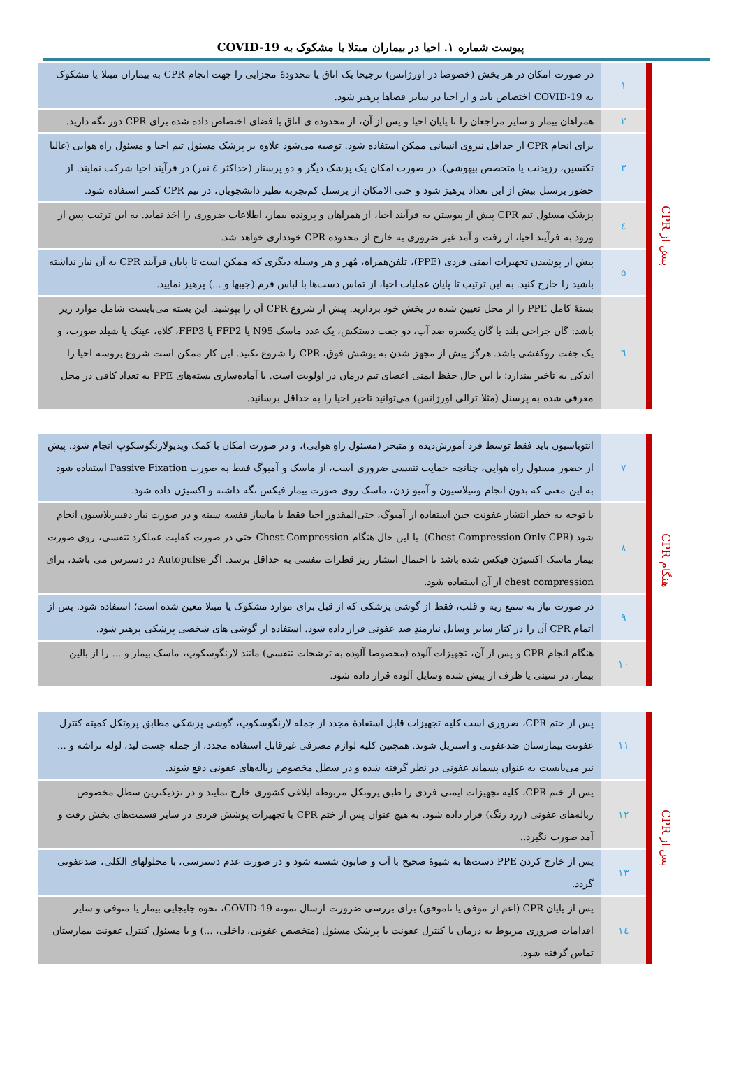پیوست شماره ۱. احیا در بیماران مبتلا یا مشکوک به COVID-19
| پیش از CPR | | ۱ | در صورت امکان در هر بخش (خصوصا در اورژانس) ترجیحا یک اتاق یا محدودهٔ مجزایی را جهت انجام CPR به بیماران مبتلا یا مشکوک به COVID-19 اختصاص یابد و از احیا در سایر فضاها پرهیز شود. |
| | | ۲ | همراهان بیمار و سایر مراجعان را تا پایان احیا و پس از آن، از محدوده ی اتاق یا فضای اختصاص داده شده برای CPR دور نگه دارید. |
| | | ۳ | برای انجام CPR از حداقل نیروی انسانی ممکن استفاده شود. توصیه می‌شود علاوه بر پزشک مسئول تیم احیا و مسئول راه هوایی (غالبا تکنسین، رزیدنت یا متخصص بیهوشی)، در صورت امکان یک پزشک دیگر و دو پرستار (حداکثر ٤ نفر) در فرآیند احیا شرکت نمایند. از حضور پرسنل بیش از این تعداد پرهیز شود و حتی الامکان از پرسنل کم‌تجربه نظیر دانشجویان، در تیم CPR کمتر استفاده شود. |
| | | ٤ | پزشک مسئول تیم CPR پیش از پیوستن به فرآیند احیا، از همراهان و پرونده بیمار، اطلاعات ضروری را اخذ نماید. به این ترتیب پس از ورود به فرآیند احیا، از رفت و آمد غیر ضروری به خارج از محدوده CPR خودداری خواهد شد. |
| | | ۵ | پیش از پوشیدن تجهیزات ایمنی فردی (PPE)، تلفن‌همراه، مُهر و هر وسیله دیگری که ممکن است تا پایان فرآیند CPR به آن نیاز نداشته باشید را خارج کنید. به این ترتیب تا پایان عملیات احیا، از تماس دست‌ها با لباس فرم (جیبها و ...) پرهیز نمایید. |
| | | ٦ | بستهٔ کامل PPE را از محل تعیین شده در بخش خود بردارید. پیش از شروع CPR آن را بپوشید. این بسته می‌بایست شامل موارد زیر باشد: گان جراحی بلند یا گان یکسره ضد آب، دو جفت دستکش، یک عدد ماسک N95 یا FFP2 یا FFP3، کلاه، عینک یا شیلد صورت، و یک جفت روکفشی باشد. هرگز پیش از مجهز شدن به پوشش فوق، CPR را شروع نکنید. این کار ممکن است شروع پروسه احیا را اندکی به تاخیر بیندازد؛ با این حال حفظ ایمنی اعضای تیم درمان در اولویت است. با آماده‌سازی بسته‌های PPE به تعداد کافی در محل معرفی شده به پرسنل (مثلا ترالی اورژانس) می‌توانید تاخیر احیا را به حداقل برسانید. |
| هنگام CPR | | ۷ | انتوباسیون باید فقط توسط فرد آموزش‌دیده و متبحر (مسئول راهِ هوایی)، و در صورت امکان با کمک ویدیولارنگوسکوپ انجام شود. پیش از حضور مسئول راه هوایی، چنانچه حمایت تنفسی ضروری است، از ماسک و آمبوگ فقط به صورت Passive Fixation استفاده شود به این معنی که بدون انجام ونتیلاسیون و آمبو زدن، ماسک روی صورت بیمار فیکس نگه داشته و اکسیژن داده شود. |
| | | ۸ | با توجه به خطر انتشار عفونت حین استفاده از آمبوگ، حتی‌المقدور احیا فقط با ماساژ قفسه سینه و در صورت نیاز دفیبریلاسیون انجام شود (Chest Compression Only CPR). با این حال هنگام Chest Compression حتی در صورت کفایت عملکرد تنفسی، روی صورت بیمار ماسک اکسیژن فیکس شده باشد تا احتمال انتشار ریز قطرات تنفسی به حداقل برسد. اگر Autopulse در دسترس می باشد، برای chest compression از آن استفاده شود. |
| | | ۹ | در صورت نیاز به سمع ریه و قلب، فقط از گوشی پزشکی که از قبل برای موارد مشکوک یا مبتلا معین شده است؛ استفاده شود. پس از اتمام CPR آن را در کنار سایر وسایل نیازمندِ ضد عفونی قرار داده شود. استفاده از گوشی های شخصی پزشکی پرهیز شود. |
| | | ۱۰ | هنگام انجام CPR و پس از آن، تجهیزات آلوده (مخصوصا آلوده به ترشحات تنفسی) مانند لارنگوسکوپ، ماسک بیمار و ... را از بالین بیمار، در سینی یا ظرف از پیش شده وسایل آلوده قرار داده شود. |
| پس از CPR | | ۱۱ | پس از ختم CPR، ضروری است کلیه تجهیزات قابل استفادهٔ مجدد از جمله لارنگوسکوپ، گوشی پزشکی مطابق پروتکل کمیته کنترل عفونت بیمارستان ضدعفونی و استریل شوند. همچنین کلیه لوازم مصرفی غیرقابل استفاده مجدد، از جمله چست لید، لوله تراشه و ... نیز می‌بایست به عنوان پسماند عفونی در نظر گرفته شده و در سطل مخصوص زباله‌های عفونی دفع شوند. |
| | | ۱۲ | پس از ختم CPR، کلیه تجهیزات ایمنی فردی را طبق پروتکل مربوطه ابلاغی کشوری خارج نمایند و در نزدیکترین سطل مخصوص زباله‌های عفونی (زرد رنگ) قرار داده شود. به هیچ عنوان پس از ختم CPR با تجهیزات پوشش فردی در سایر قسمت‌های بخش رفت و آمد صورت نگیرد.. |
| | | ۱۳ | پس از خارج کردن PPE دست‌ها به شیوهٔ صحیح با آب و صابون شسته شود و در صورت عدم دسترسی، با محلولهای الکلی، ضدعفونی گردد. |
| | | ۱٤ | پس از پایان CPR (اعم از موفق یا ناموفق) برای بررسی ضرورت ارسال نمونه COVID-19، نحوه جابجایی بیمار یا متوفی و سایر اقدامات ضروری مربوط به درمان یا کنترل عفونت با پزشک مسئول (متخصص عفونی، داخلی، ...) و یا مسئول کنترل عفونت بیمارستان تماس گرفته شود. |